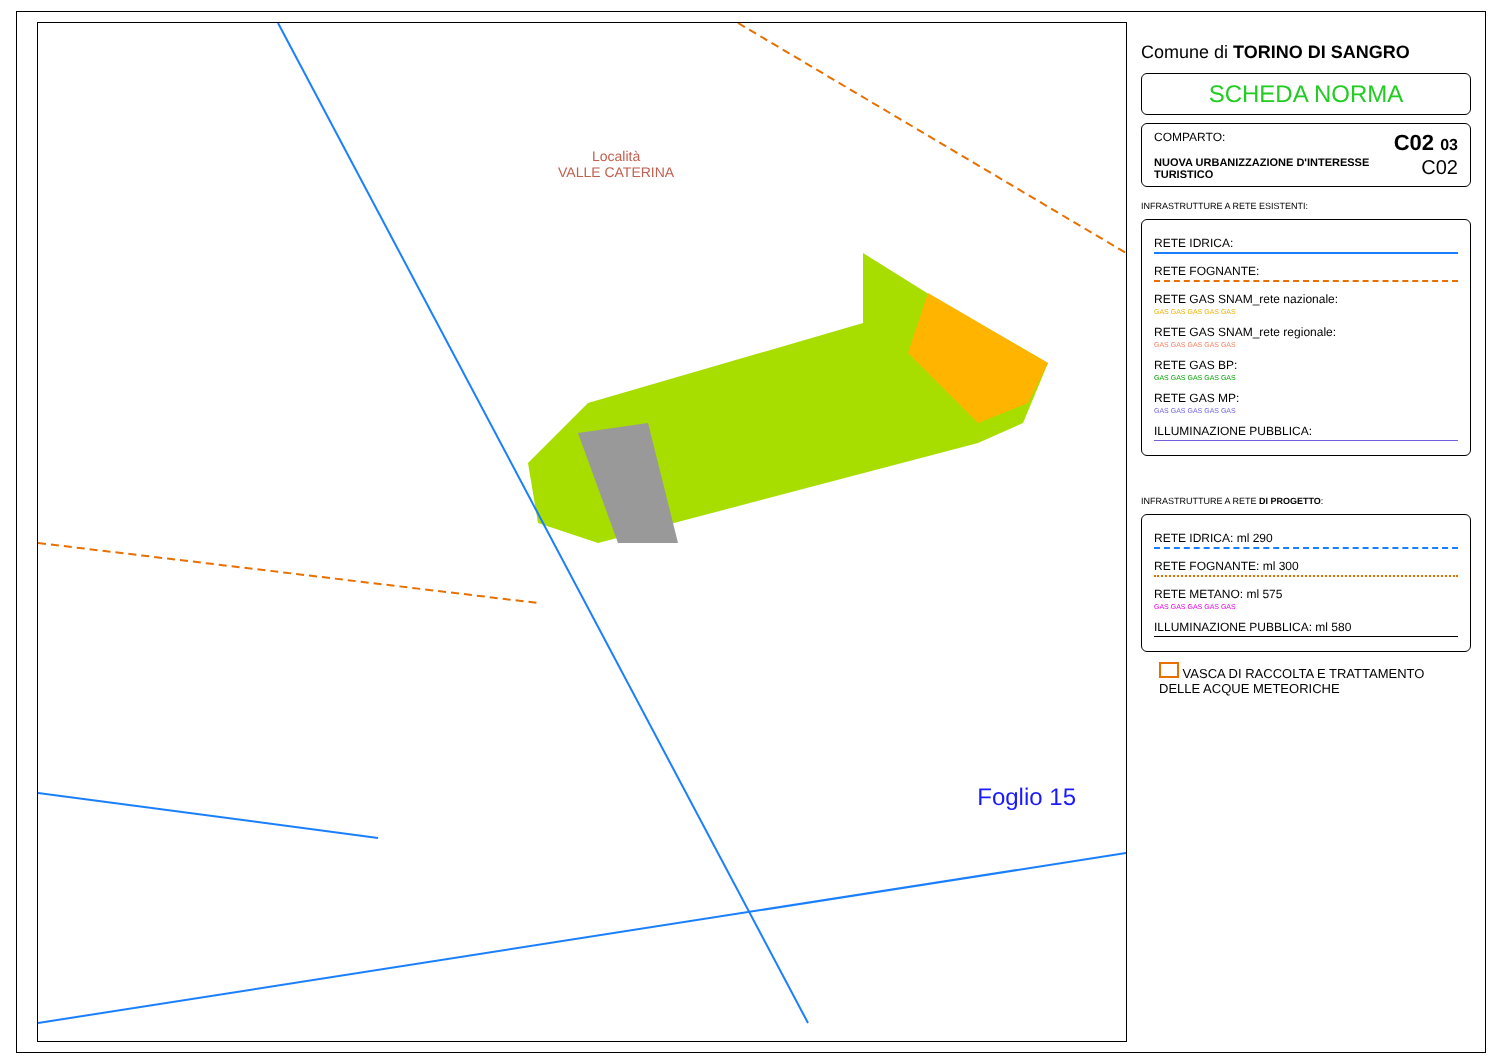Località
VALLE CATERINA
Foglio 15
Comune di TORINO DI SANGRO
SCHEDA NORMA
COMPARTO: C02 03
NUOVA URBANIZZAZIONE D'INTERESSE TURISTICO C02
INFRASTRUTTURE A RETE ESISTENTI:
RETE IDRICA:
RETE FOGNANTE:
RETE GAS SNAM_rete nazionale:
GAS GAS GAS GAS GAS
RETE GAS SNAM_rete regionale:
GAS GAS GAS GAS GAS
RETE GAS BP:
GAS GAS GAS GAS GAS
RETE GAS MP:
GAS GAS GAS GAS GAS
ILLUMINAZIONE PUBBLICA:
INFRASTRUTTURE A RETE DI PROGETTO:
RETE IDRICA: ml 290
RETE FOGNANTE: ml 300
RETE METANO: ml 575
GAS GAS GAS GAS GAS
ILLUMINAZIONE PUBBLICA: ml 580
VASCA DI RACCOLTA E TRATTAMENTO DELLE ACQUE METEORICHE